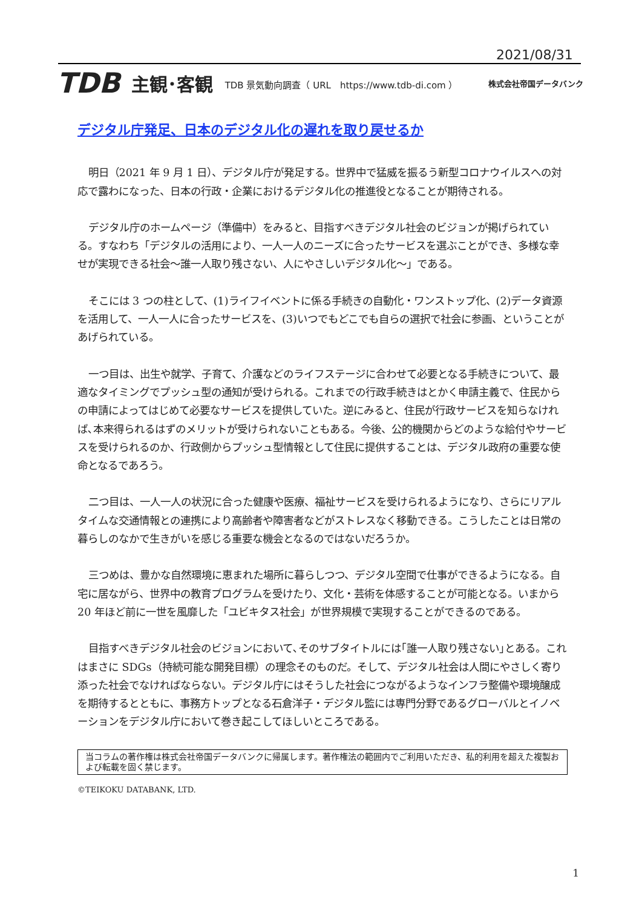2021/08/31
TDB 主観･客観 TDB 景気動向調査（ URL　https://www.tdb-di.com ） 株式会社帝国データバンク
デジタル庁発足、日本のデジタル化の遅れを取り戻せるか
明日（2021 年 9 月 1 日）、デジタル庁が発足する。世界中で猛威を振るう新型コロナウイルスへの対応で露わになった、日本の行政・企業におけるデジタル化の推進役となることが期待される。
デジタル庁のホームページ（準備中）をみると、目指すべきデジタル社会のビジョンが掲げられている。すなわち「デジタルの活用により、一人一人のニーズに合ったサービスを選ぶことができ、多様な幸せが実現できる社会～誰一人取り残さない、人にやさしいデジタル化～」である。
そこには 3 つの柱として、(1)ライフイベントに係る手続きの自動化・ワンストップ化、(2)データ資源を活用して、一人一人に合ったサービスを、(3)いつでもどこでも自らの選択で社会に参画、ということがあげられている。
一つ目は、出生や就学、子育て、介護などのライフステージに合わせて必要となる手続きについて、最適なタイミングでプッシュ型の通知が受けられる。これまでの行政手続きはとかく申請主義で、住民からの申請によってはじめて必要なサービスを提供していた。逆にみると、住民が行政サービスを知らなければ､本来得られるはずのメリットが受けられないこともある。今後、公的機関からどのような給付やサービスを受けられるのか、行政側からプッシュ型情報として住民に提供することは、デジタル政府の重要な使命となるであろう。
二つ目は、一人一人の状況に合った健康や医療、福祉サービスを受けられるようになり、さらにリアルタイムな交通情報との連携により高齢者や障害者などがストレスなく移動できる。こうしたことは日常の暮らしのなかで生きがいを感じる重要な機会となるのではないだろうか。
三つめは、豊かな自然環境に恵まれた場所に暮らしつつ、デジタル空間で仕事ができるようになる。自宅に居ながら、世界中の教育プログラムを受けたり、文化・芸術を体感することが可能となる。いまから 20 年ほど前に一世を風靡した「ユビキタス社会」が世界規模で実現することができるのである。
目指すべきデジタル社会のビジョンにおいて､そのサブタイトルには｢誰一人取り残さない｣とある。これはまさに SDGs（持続可能な開発目標）の理念そのものだ。そして、デジタル社会は人間にやさしく寄り添った社会でなければならない。デジタル庁にはそうした社会につながるようなインフラ整備や環境醸成を期待するとともに、事務方トップとなる石倉洋子・デジタル監には専門分野であるグローバルとイノベーションをデジタル庁において巻き起こしてほしいところである。
当コラムの著作権は株式会社帝国データバンクに帰属します。著作権法の範囲内でご利用いただき、私的利用を超えた複製および転載を固く禁じます。
©TEIKOKU DATABANK, LTD.
1